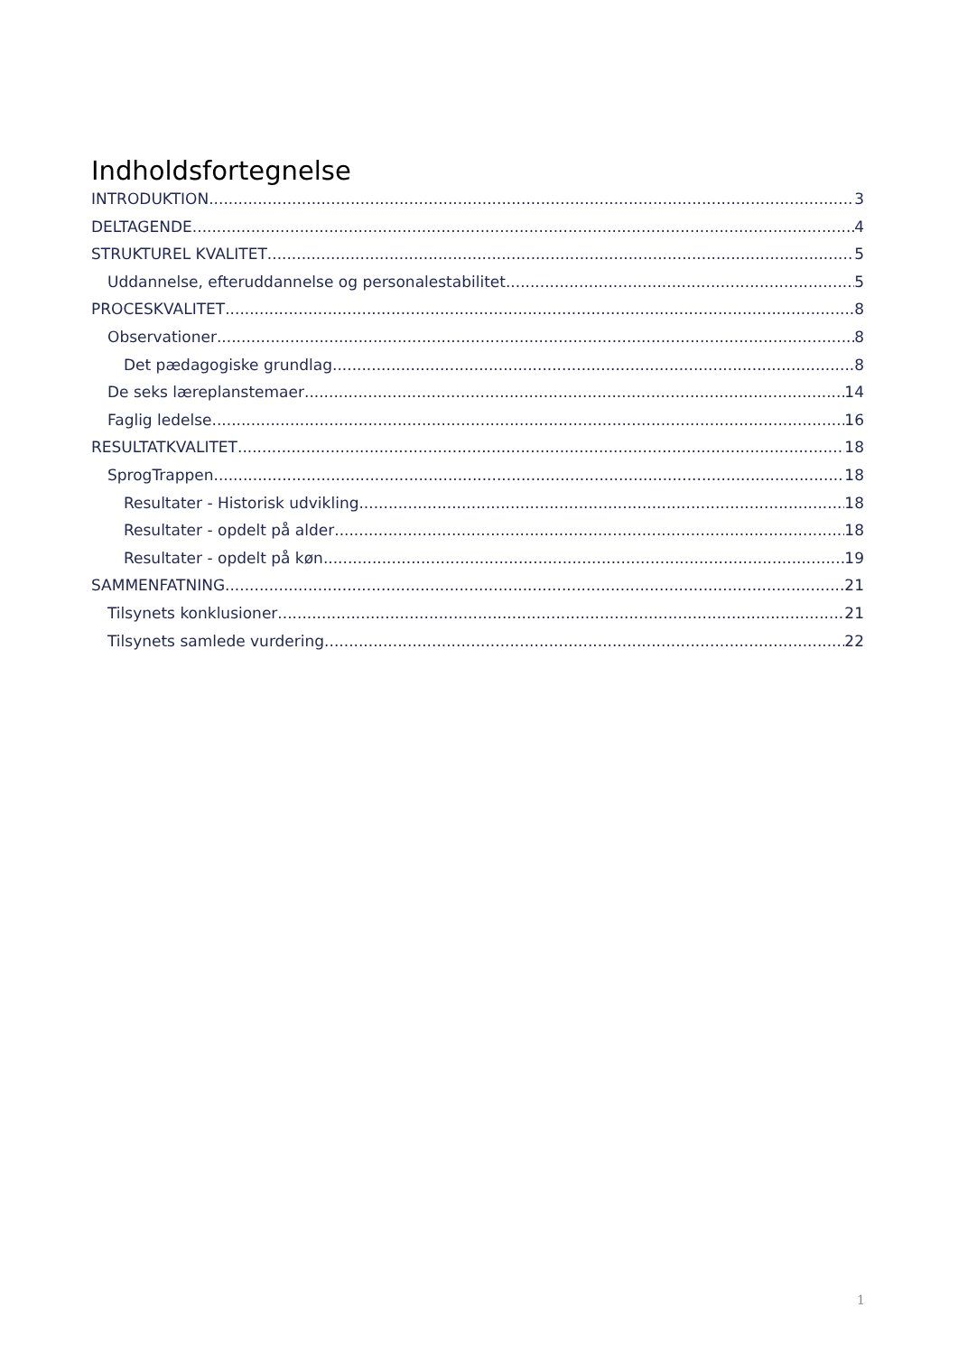Indholdsfortegnelse
INTRODUKTION 3
DELTAGENDE 4
STRUKTUREL KVALITET 5
Uddannelse, efteruddannelse og personalestabilitet 5
PROCESKVALITET 8
Observationer 8
Det pædagogiske grundlag 8
De seks læreplanstemaer 14
Faglig ledelse 16
RESULTATKVALITET 18
SprogTrappen 18
Resultater - Historisk udvikling 18
Resultater - opdelt på alder 18
Resultater - opdelt på køn 19
SAMMENFATNING 21
Tilsynets konklusioner 21
Tilsynets samlede vurdering 22
1